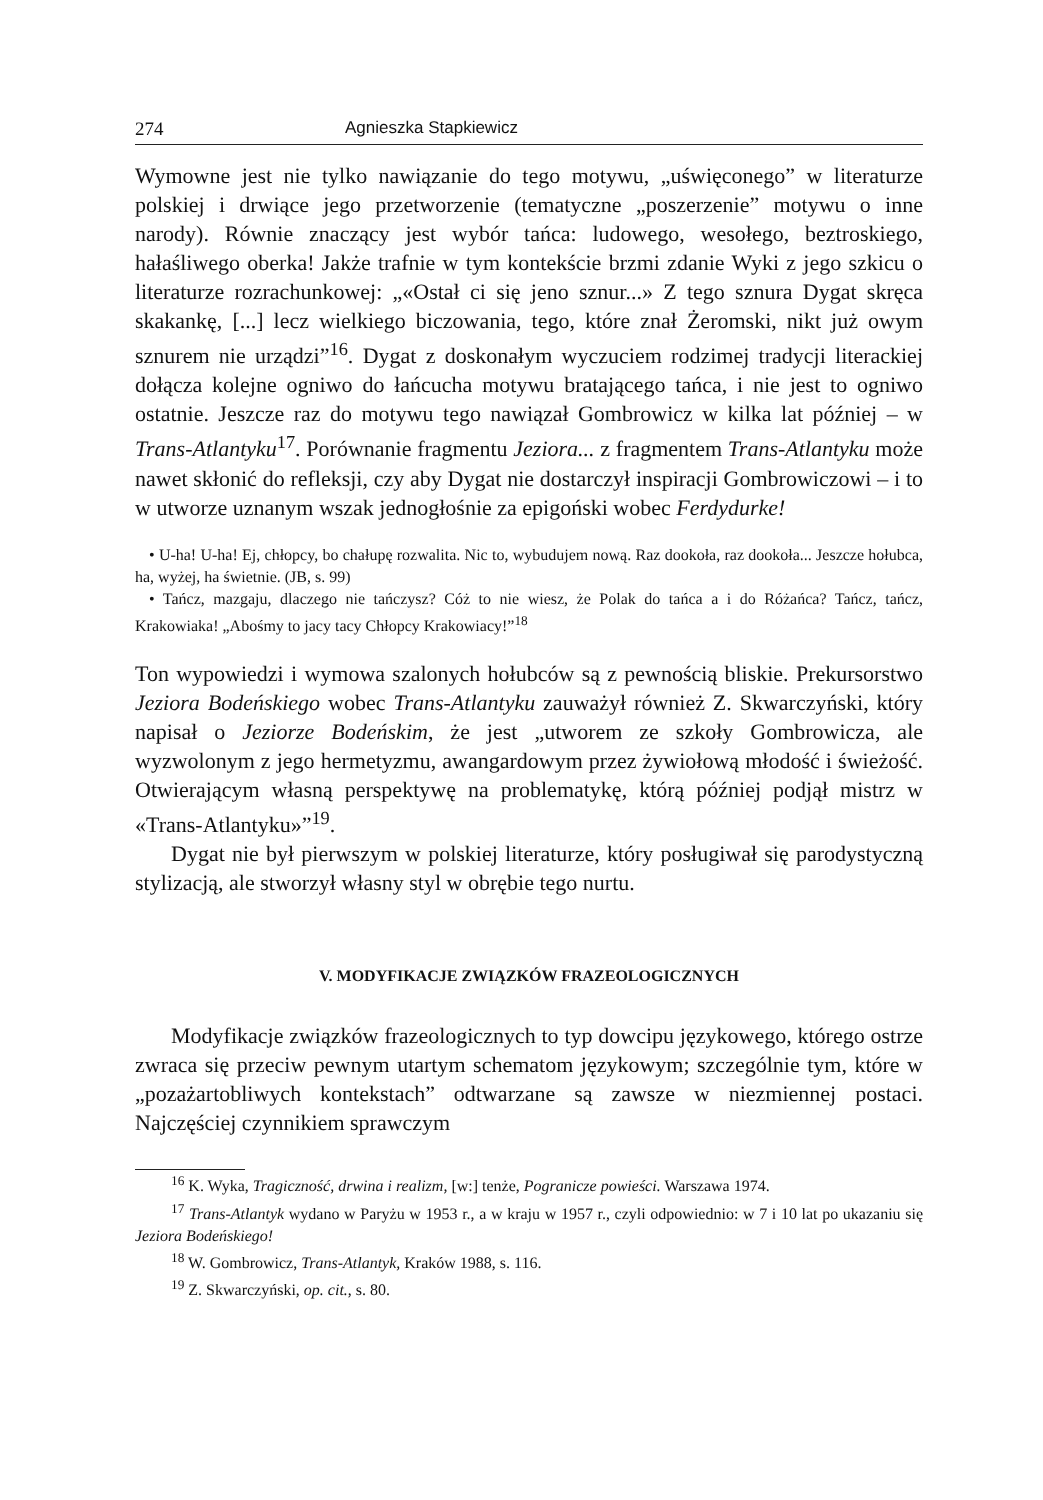274 Agnieszka Stapkiewicz
Wymowne jest nie tylko nawiązanie do tego motywu, „uświęconego” w literaturze polskiej i drwiące jego przetworzenie (tematyczne „poszerzenie” motywu o inne narody). Równie znaczący jest wybór tańca: ludowego, wesołego, beztroskiego, hałaśliwego oberka! Jakże trafnie w tym kontekście brzmi zdanie Wyki z jego szkicu o literaturze rozrachunkowej: „«Ostał ci się jeno sznur...» Z tego sznura Dygat skręca skakankę, [...] lecz wielkiego biczowania, tego, które znał Żeromski, nikt już owym sznurem nie urządzi”<sup>16</sup>. Dygat z doskonałym wyczuciem rodzimej tradycji literackiej dołącza kolejne ogniwo do łańcucha motywu bratającego tańca, i nie jest to ogniwo ostatnie. Jeszcze raz do motywu tego nawiązał Gombrowicz w kilka lat później – w Trans-Atlantyku<sup>17</sup>. Porównanie fragmentu Jeziora... z fragmentem Trans-Atlantyku może nawet skłonić do refleksji, czy aby Dygat nie dostarczył inspiracji Gombrowiczowi – i to w utworze uznanym wszak jednogłośnie za epigoński wobec Ferdydurke!
• U-ha! U-ha! Ej, chłopcy, bo chałupę rozwalita. Nic to, wybudujem nową. Raz dookoła, raz dookoła... Jeszcze hołubca, ha, wyżej, ha świetnie. (JB, s. 99)
• Tańcz, mazgaju, dlaczego nie tańczysz? Cóż to nie wiesz, że Polak do tańca a i do Różańca? Tańcz, tańcz, Krakowiaka! „Abośmy to jacy tacy Chłopcy Krakowiacy!”<sup>18</sup>
Ton wypowiedzi i wymowa szalonych hołubców są z pewnością bliskie. Prekursorstwo Jeziora Bodeńskiego wobec Trans-Atlantyku zauważył również Z. Skwarczyński, który napisał o Jeziorze Bodeńskim, że jest „utworem ze szkoły Gombrowicza, ale wyzwolonym z jego hermetyzmu, awangardowym przez żywiołową młodość i świeżość. Otwierającym własną perspektywę na problematykę, którą później podjął mistrz w «Trans-Atlantyku»”<sup>19</sup>.
Dygat nie był pierwszym w polskiej literaturze, który posługiwał się parodystyczną stylizacją, ale stworzył własny styl w obrębie tego nurtu.
V. MODYFIKACJE ZWIĄZKÓW FRAZEOLOGICZNYCH
Modyfikacje związków frazeologicznych to typ dowcipu językowego, którego ostrze zwraca się przeciw pewnym utartym schematom językowym; szczególnie tym, które w „pozażartobliwych kontekstach” odtwarzane są zawsze w niezmiennej postaci. Najczęściej czynnikiem sprawczym
<sup>16</sup> K. Wyka, Tragiczność, drwina i realizm, [w:] tenże, Pogranicze powieści. Warszawa 1974.
<sup>17</sup> Trans-Atlantyk wydano w Paryżu w 1953 r., a w kraju w 1957 r., czyli odpowiednio: w 7 i 10 lat po ukazaniu się Jeziora Bodeńskiego!
<sup>18</sup> W. Gombrowicz, Trans-Atlantyk, Kraków 1988, s. 116.
<sup>19</sup> Z. Skwarczyński, op. cit., s. 80.